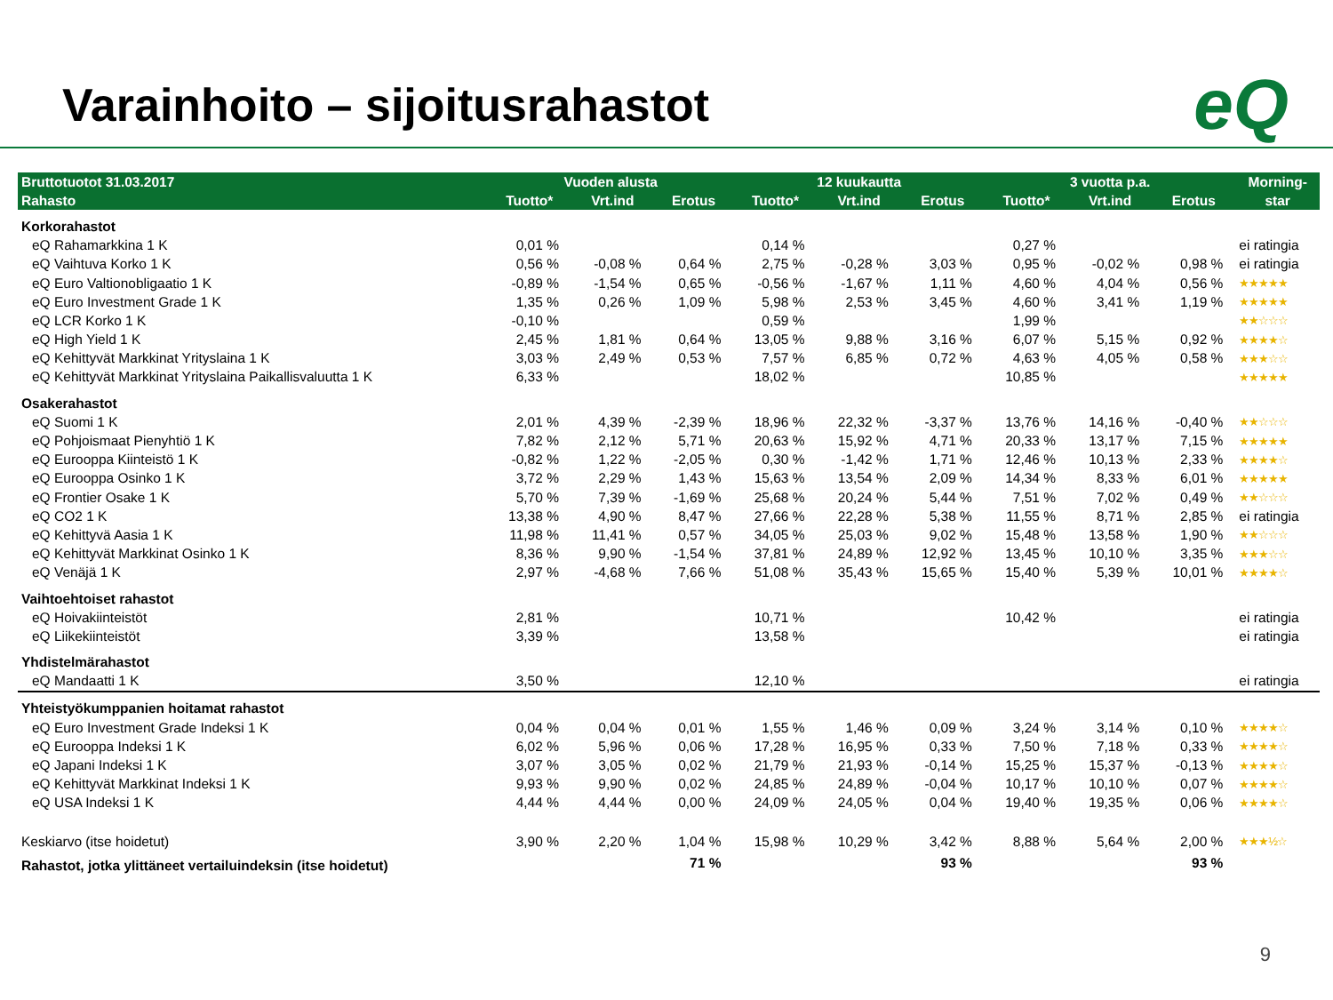eQ
Varainhoito – sijoitusrahastot
| Bruttotuotot 31.03.2017 | Vuoden alusta | | | 12 kuukautta | | | 3 vuotta p.a. | | | Morning- |
| --- | --- | --- | --- | --- | --- | --- | --- | --- | --- | --- |
| Rahasto | Tuotto* | Vrt.ind | Erotus | Tuotto* | Vrt.ind | Erotus | Tuotto* | Vrt.ind | Erotus | star |
| Korkorahastot | | | | | | | | | | |
| eQ Rahamarkkina 1 K | 0,01 % | | | 0,14 % | | | 0,27 % | | | ei ratingia |
| eQ Vaihtuva Korko 1 K | 0,56 % | -0,08 % | 0,64 % | 2,75 % | -0,28 % | 3,03 % | 0,95 % | -0,02 % | 0,98 % | ei ratingia |
| eQ Euro Valtionobligaatio 1 K | -0,89 % | -1,54 % | 0,65 % | -0,56 % | -1,67 % | 1,11 % | 4,60 % | 4,04 % | 0,56 % | ★★★★★ |
| eQ Euro Investment Grade 1 K | 1,35 % | 0,26 % | 1,09 % | 5,98 % | 2,53 % | 3,45 % | 4,60 % | 3,41 % | 1,19 % | ★★★★★ |
| eQ LCR Korko 1 K | -0,10 % | | | 0,59 % | | | 1,99 % | | | ★★☆☆☆ |
| eQ High Yield 1 K | 2,45 % | 1,81 % | 0,64 % | 13,05 % | 9,88 % | 3,16 % | 6,07 % | 5,15 % | 0,92 % | ★★★★☆ |
| eQ Kehittyvät Markkinat Yrityslaina 1 K | 3,03 % | 2,49 % | 0,53 % | 7,57 % | 6,85 % | 0,72 % | 4,63 % | 4,05 % | 0,58 % | ★★★☆☆ |
| eQ Kehittyvät Markkinat Yrityslaina Paikallisvaluutta 1 K | 6,33 % | | | 18,02 % | | | 10,85 % | | | ★★★★★ |
| Osakerahastot | | | | | | | | | | |
| eQ Suomi 1 K | 2,01 % | 4,39 % | -2,39 % | 18,96 % | 22,32 % | -3,37 % | 13,76 % | 14,16 % | -0,40 % | ★★☆☆☆ |
| eQ Pohjoismaat Pienyhtiö 1 K | 7,82 % | 2,12 % | 5,71 % | 20,63 % | 15,92 % | 4,71 % | 20,33 % | 13,17 % | 7,15 % | ★★★★★ |
| eQ Eurooppa Kiinteistö 1 K | -0,82 % | 1,22 % | -2,05 % | 0,30 % | -1,42 % | 1,71 % | 12,46 % | 10,13 % | 2,33 % | ★★★★☆ |
| eQ Eurooppa Osinko 1 K | 3,72 % | 2,29 % | 1,43 % | 15,63 % | 13,54 % | 2,09 % | 14,34 % | 8,33 % | 6,01 % | ★★★★★ |
| eQ Frontier Osake 1 K | 5,70 % | 7,39 % | -1,69 % | 25,68 % | 20,24 % | 5,44 % | 7,51 % | 7,02 % | 0,49 % | ★★☆☆☆ |
| eQ CO2 1 K | 13,38 % | 4,90 % | 8,47 % | 27,66 % | 22,28 % | 5,38 % | 11,55 % | 8,71 % | 2,85 % | ei ratingia |
| eQ Kehittyvä Aasia 1 K | 11,98 % | 11,41 % | 0,57 % | 34,05 % | 25,03 % | 9,02 % | 15,48 % | 13,58 % | 1,90 % | ★★☆☆☆ |
| eQ Kehittyvät Markkinat Osinko 1 K | 8,36 % | 9,90 % | -1,54 % | 37,81 % | 24,89 % | 12,92 % | 13,45 % | 10,10 % | 3,35 % | ★★★☆☆ |
| eQ Venäjä 1 K | 2,97 % | -4,68 % | 7,66 % | 51,08 % | 35,43 % | 15,65 % | 15,40 % | 5,39 % | 10,01 % | ★★★★☆ |
| Vaihtoehtoiset rahastot | | | | | | | | | | |
| eQ Hoivakiinteistöt | 2,81 % | | | 10,71 % | | | 10,42 % | | | ei ratingia |
| eQ Liikekiinteistöt | 3,39 % | | | 13,58 % | | | | | | ei ratingia |
| Yhdistelmärahastot | | | | | | | | | | |
| eQ Mandaatti 1 K | 3,50 % | | | 12,10 % | | | | | | ei ratingia |
| Yhteistyökumppanien hoitamat rahastot | | | | | | | | | | |
| eQ Euro Investment Grade Indeksi 1 K | 0,04 % | 0,04 % | 0,01 % | 1,55 % | 1,46 % | 0,09 % | 3,24 % | 3,14 % | 0,10 % | ★★★★☆ |
| eQ Eurooppa Indeksi 1 K | 6,02 % | 5,96 % | 0,06 % | 17,28 % | 16,95 % | 0,33 % | 7,50 % | 7,18 % | 0,33 % | ★★★★☆ |
| eQ Japani Indeksi 1 K | 3,07 % | 3,05 % | 0,02 % | 21,79 % | 21,93 % | -0,14 % | 15,25 % | 15,37 % | -0,13 % | ★★★★☆ |
| eQ Kehittyvät Markkinat Indeksi 1 K | 9,93 % | 9,90 % | 0,02 % | 24,85 % | 24,89 % | -0,04 % | 10,17 % | 10,10 % | 0,07 % | ★★★★☆ |
| eQ USA Indeksi 1 K | 4,44 % | 4,44 % | 0,00 % | 24,09 % | 24,05 % | 0,04 % | 19,40 % | 19,35 % | 0,06 % | ★★★★☆ |
| Keskiarvo (itse hoidetut) | 3,90 % | 2,20 % | 1,04 % | 15,98 % | 10,29 % | 3,42 % | 8,88 % | 5,64 % | 2,00 % | ★★★½☆ |
| Rahastot, jotka ylittäneet vertailuindeksin (itse hoidetut) | | | 71 % | | | 93 % | | | 93 % | |
9